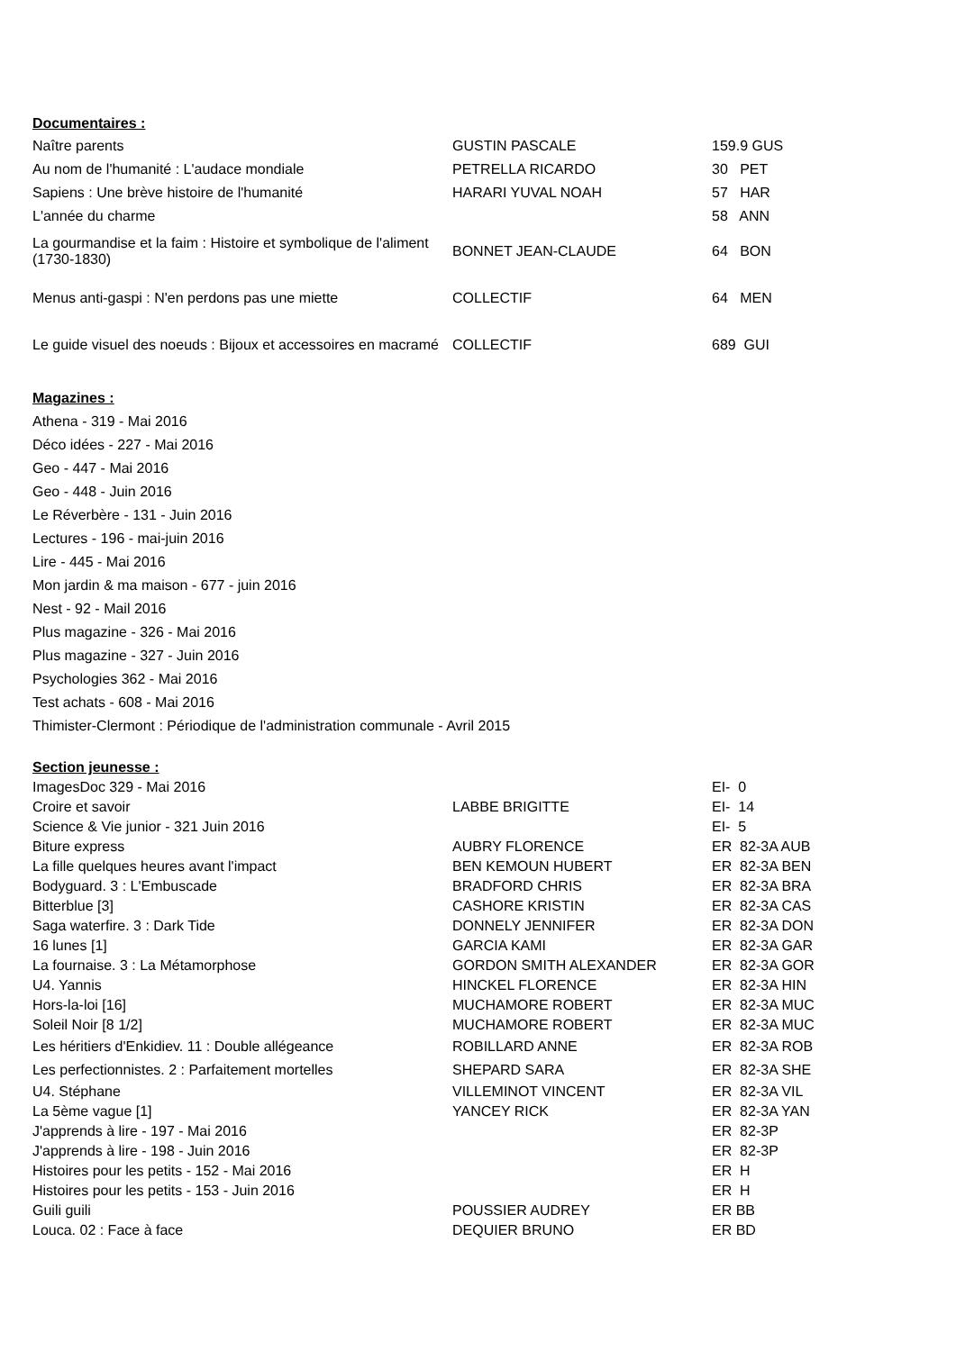| Documentaires : | | |
| Naître parents | GUSTIN PASCALE | 159.9 GUS |
| Au nom de l'humanité : L'audace mondiale | PETRELLA RICARDO | 30 PET |
| Sapiens : Une brève histoire de l'humanité | HARARI YUVAL NOAH | 57 HAR |
| L'année du charme | | 58 ANN |
| La gourmandise et la faim : Histoire et symbolique de l'aliment (1730-1830) | BONNET JEAN-CLAUDE | 64 BON |
| Menus anti-gaspi : N'en perdons pas une miette | COLLECTIF | 64 MEN |
| Le guide visuel des noeuds : Bijoux et accessoires en macramé | COLLECTIF | 689 GUI |
| Magazines : | | |
| Athena - 319 - Mai 2016 | | |
| Déco idées - 227 - Mai 2016 | | |
| Geo - 447 - Mai 2016 | | |
| Geo - 448 - Juin 2016 | | |
| Le Réverbère - 131 - Juin 2016 | | |
| Lectures - 196 - mai-juin 2016 | | |
| Lire - 445 - Mai 2016 | | |
| Mon jardin & ma maison - 677 - juin 2016 | | |
| Nest - 92 - Mail 2016 | | |
| Plus magazine - 326 - Mai 2016 | | |
| Plus magazine - 327 - Juin 2016 | | |
| Psychologies 362 - Mai 2016 | | |
| Test achats - 608 - Mai 2016 | | |
| Thimister-Clermont : Périodique de l'administration communale - Avril 2015 | | |
| Section jeunesse : | | |
| ImagesDoc 329 - Mai 2016 | | EI- 0 |
| Croire et savoir | LABBE BRIGITTE | EI- 14 |
| Science & Vie junior - 321 Juin 2016 | | EI- 5 |
| Biture express | AUBRY FLORENCE | ER 82-3A AUB |
| La fille quelques heures avant l'impact | BEN KEMOUN HUBERT | ER 82-3A BEN |
| Bodyguard. 3 : L'Embuscade | BRADFORD CHRIS | ER 82-3A BRA |
| Bitterblue [3] | CASHORE KRISTIN | ER 82-3A CAS |
| Saga waterfire. 3 : Dark Tide | DONNELY JENNIFER | ER 82-3A DON |
| 16 lunes [1] | GARCIA KAMI | ER 82-3A GAR |
| La fournaise. 3 : La Métamorphose | GORDON SMITH ALEXANDER | ER 82-3A GOR |
| U4. Yannis | HINCKEL FLORENCE | ER 82-3A HIN |
| Hors-la-loi [16] | MUCHAMORE ROBERT | ER 82-3A MUC |
| Soleil Noir [8 1/2] | MUCHAMORE ROBERT | ER 82-3A MUC |
| Les héritiers d'Enkidiev. 11 : Double allégeance | ROBILLARD ANNE | ER 82-3A ROB |
| Les perfectionnistes. 2 : Parfaitement mortelles | SHEPARD SARA | ER 82-3A SHE |
| U4. Stéphane | VILLEMINOT VINCENT | ER 82-3A VIL |
| La 5ème vague [1] | YANCEY RICK | ER 82-3A YAN |
| J'apprends à lire - 197 - Mai 2016 | | ER 82-3P |
| J'apprends à lire - 198 - Juin 2016 | | ER 82-3P |
| Histoires pour les petits - 152 - Mai 2016 | | ER H |
| Histoires pour les petits - 153 - Juin 2016 | | ER H |
| Guili guili | POUSSIER AUDREY | ER BB |
| Louca. 02 : Face à face | DEQUIER BRUNO | ER BD |